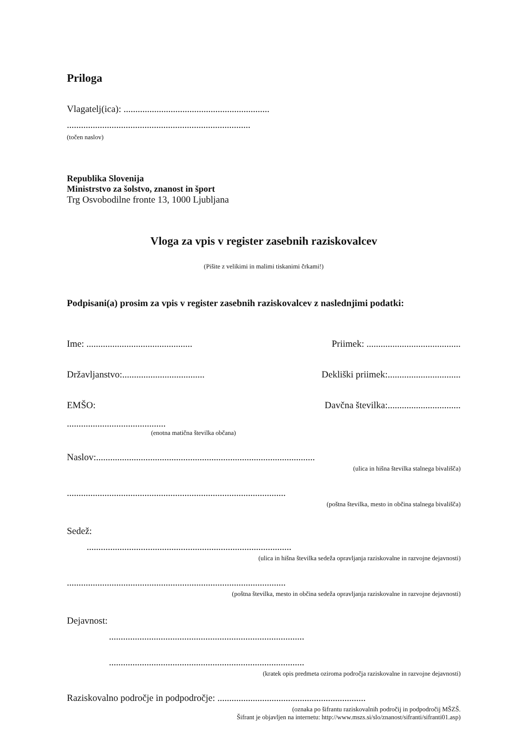Priloga
Vlagatelj(ica): ..............................................................
..............................................................................
(točen naslov)
Republika Slovenija
Ministrstvo za šolstvo, znanost in šport
Trg Osvobodilne fronte 13, 1000 Ljubljana
Vloga za vpis v register zasebnih raziskovalcev
(Pišite z velikimi in malimi tiskanimi črkami!)
Podpisani(a) prosim za vpis v register zasebnih raziskovalcev z naslednjimi podatki:
Ime: ............................................. Priimek: ........................................
Državljanstvo:................................... Dekliški priimek:...............................
EMŠO: Davčna številka:...............................
..........................................
(enotna matična številka občana)
Naslov:.............................................................................................
(ulica in hišna številka stalnega bivališča)
.............................................................................................
(poštna številka, mesto in občina stalnega bivališča)
Sedež:
.......................................................................................
(ulica in hišna številka sedeža opravljanja raziskovalne in razvojne dejavnosti)
.............................................................................................
(poštna številka, mesto in občina sedeža opravljanja raziskovalne in razvojne dejavnosti)
Dejavnost:
...................................................................................
...................................................................................
(kratek opis predmeta oziroma področja raziskovalne in razvojne dejavnosti)
Raziskovalno področje in podpodročje: ...............................................................
(oznaka po šifrantu raziskovalnih področij in podpodročij MŠZŠ.
Šifrant je objavljen na internetu: http://www.mszs.si/slo/znanost/sifranti/sifranti01.asp)